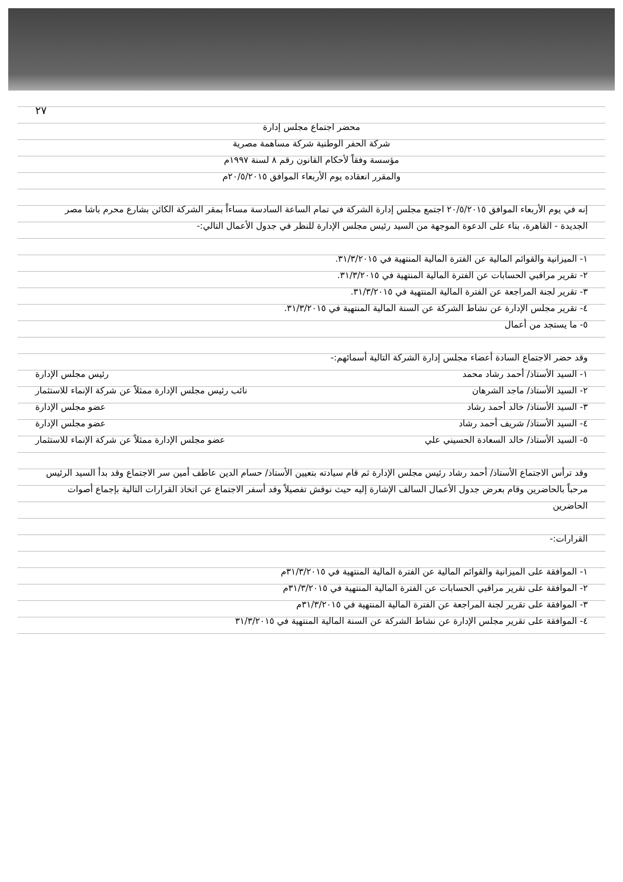٢٧
محضر اجتماع مجلس إدارة
شركة الحفر الوطنية شركة مساهمة مصرية
مؤسسة وفقاً لأحكام القانون رقم ٨ لسنة ١٩٩٧م
والمقرر انعقاده يوم الأربعاء الموافق ٢٠/٥/٢٠١٥م
إنه في يوم الأربعاء الموافق ٢٠/٥/٢٠١٥ اجتمع مجلس إدارة الشركة في تمام الساعة السادسة مساءاً بمقر الشركة الكائن بشارع محرم باشا مصر الجديدة - القاهرة، بناء على الدعوة الموجهة من السيد رئيس مجلس الإدارة للنظر في جدول الأعمال التالي:-
١- الميزانية والقوائم المالية عن الفترة المالية المنتهية في ٣١/٣/٢٠١٥.
٢- تقرير مراقبي الحسابات عن الفترة المالية المنتهية في ٣١/٣/٢٠١٥.
٣- تقرير لجنة المراجعة عن الفترة المالية المنتهية في ٣١/٣/٢٠١٥.
٤- تقرير مجلس الإدارة عن نشاط الشركة عن السنة المالية المنتهية في ٣١/٣/٢٠١٥.
٥- ما يستجد من أعمال
وقد حضر الاجتماع السادة أعضاء مجلس إدارة الشركة التالية أسمائهم:-
١- السيد الأستاذ/ أحمد رشاد محمد رئيس مجلس الإدارة
٢- السيد الأستاذ/ ماجد الشرهان نائب رئيس مجلس الإدارة ممثلاً عن شركة الإنماء للاستثمار
٣- السيد الأستاذ/ خالد أحمد رشاد عضو مجلس الإدارة
٤- السيد الأستاذ/ شريف أحمد رشاد عضو مجلس الإدارة
٥- السيد الأستاذ/ خالد السعادة الحسيني علي عضو مجلس الإدارة ممثلاً عن شركة الإنماء للاستثمار
وقد ترأس الاجتماع الأستاذ/ أحمد رشاد رئيس مجلس الإدارة ثم قام سيادته بتعيين الأستاذ/ حسام الدين عاطف أمين سر الاجتماع وقد بدأ السيد الرئيس مرحباً بالحاضرين وقام بعرض جدول الأعمال السالف الإشارة إليه حيث نوقش تفصيلاً وقد أسفر الاجتماع عن اتخاذ القرارات التالية بإجماع أصوات الحاضرين
القرارات:-
١- الموافقة على الميزانية والقوائم المالية عن الفترة المالية المنتهية في ٣١/٣/٢٠١٥م
٢- الموافقة على تقرير مراقبي الحسابات عن الفترة المالية المنتهية في ٣١/٣/٢٠١٥م
٣- الموافقة على تقرير لجنة المراجعة عن الفترة المالية المنتهية في ٣١/٣/٢٠١٥م
٤- الموافقة على تقرير مجلس الإدارة عن نشاط الشركة عن السنة المالية المنتهية في ٣١/٣/٢٠١٥